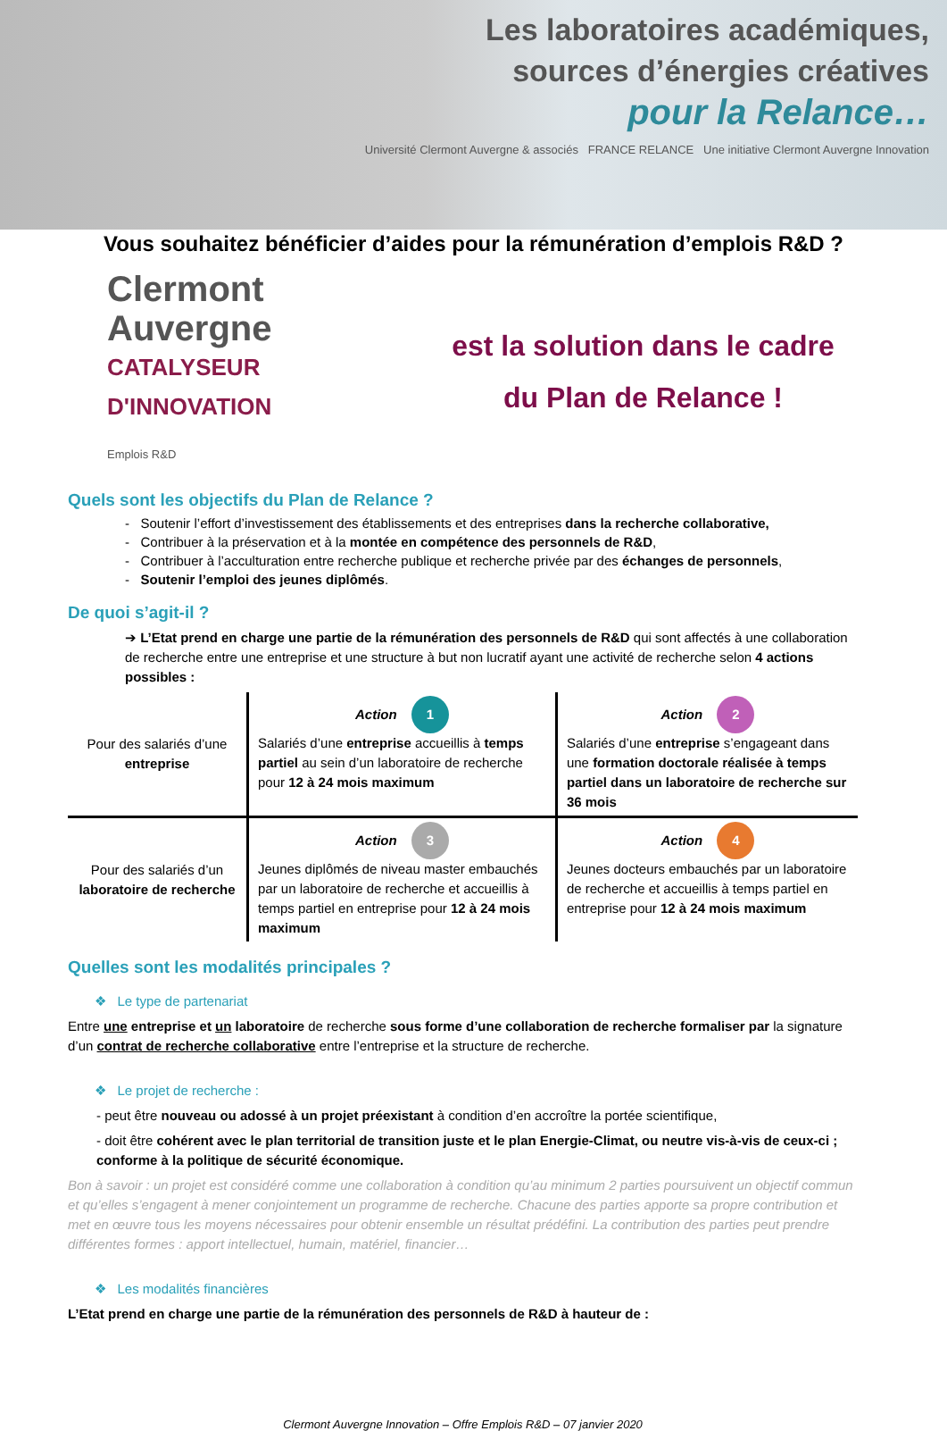Les laboratoires académiques,
sources d’énergies créatives
pour la Relance…
Université Clermont Auvergne & associés FRANCE RELANCE Une initiative Clermont Auvergne Innovation
Vous souhaitez bénéficier d’aides pour la rémunération d’emplois R&D ?
Clermont
Auvergne
CATALYSEUR D'INNOVATION
Emplois R&D
est la solution dans le cadre
du Plan de Relance !
Quels sont les objectifs du Plan de Relance ?
- Soutenir l’effort d’investissement des établissements et des entreprises dans la recherche collaborative,
- Contribuer à la préservation et à la montée en compétence des personnels de R&D,
- Contribuer à l’acculturation entre recherche publique et recherche privée par des échanges de personnels,
- Soutenir l’emploi des jeunes diplômés.
De quoi s’agit-il ?
➔ L’Etat prend en charge une partie de la rémunération des personnels de R&D qui sont affectés à une collaboration de recherche entre une entreprise et une structure à but non lucratif ayant une activité de recherche selon 4 actions possibles :
| Pour des salariés d’une entreprise | Action 1 Salariés d’une entreprise accueillis à temps partiel au sein d’un laboratoire de recherche pour 12 à 24 mois maximum | Action 2 Salariés d’une entreprise s’engageant dans une formation doctorale réalisée à temps partiel dans un laboratoire de recherche sur 36 mois |
| Pour des salariés d’un laboratoire de recherche | Action 3 Jeunes diplômés de niveau master embauchés par un laboratoire de recherche et accueillis à temps partiel en entreprise pour 12 à 24 mois maximum | Action 4 Jeunes docteurs embauchés par un laboratoire de recherche et accueillis à temps partiel en entreprise pour 12 à 24 mois maximum |
Quelles sont les modalités principales ?
❖ Le type de partenariat
Entre une entreprise et un laboratoire de recherche sous forme d’une collaboration de recherche formaliser par la signature d’un contrat de recherche collaborative entre l’entreprise et la structure de recherche.
❖ Le projet de recherche :
- peut être nouveau ou adossé à un projet préexistant à condition d’en accroître la portée scientifique,
- doit être cohérent avec le plan territorial de transition juste et le plan Energie-Climat, ou neutre vis-à-vis de ceux-ci ; conforme à la politique de sécurité économique.
Bon à savoir : un projet est considéré comme une collaboration à condition qu’au minimum 2 parties poursuivent un objectif commun et qu’elles s’engagent à mener conjointement un programme de recherche. Chacune des parties apporte sa propre contribution et met en œuvre tous les moyens nécessaires pour obtenir ensemble un résultat prédéfini. La contribution des parties peut prendre différentes formes : apport intellectuel, humain, matériel, financier…
❖ Les modalités financières
L’Etat prend en charge une partie de la rémunération des personnels de R&D à hauteur de :
Clermont Auvergne Innovation – Offre Emplois R&D – 07 janvier 2020